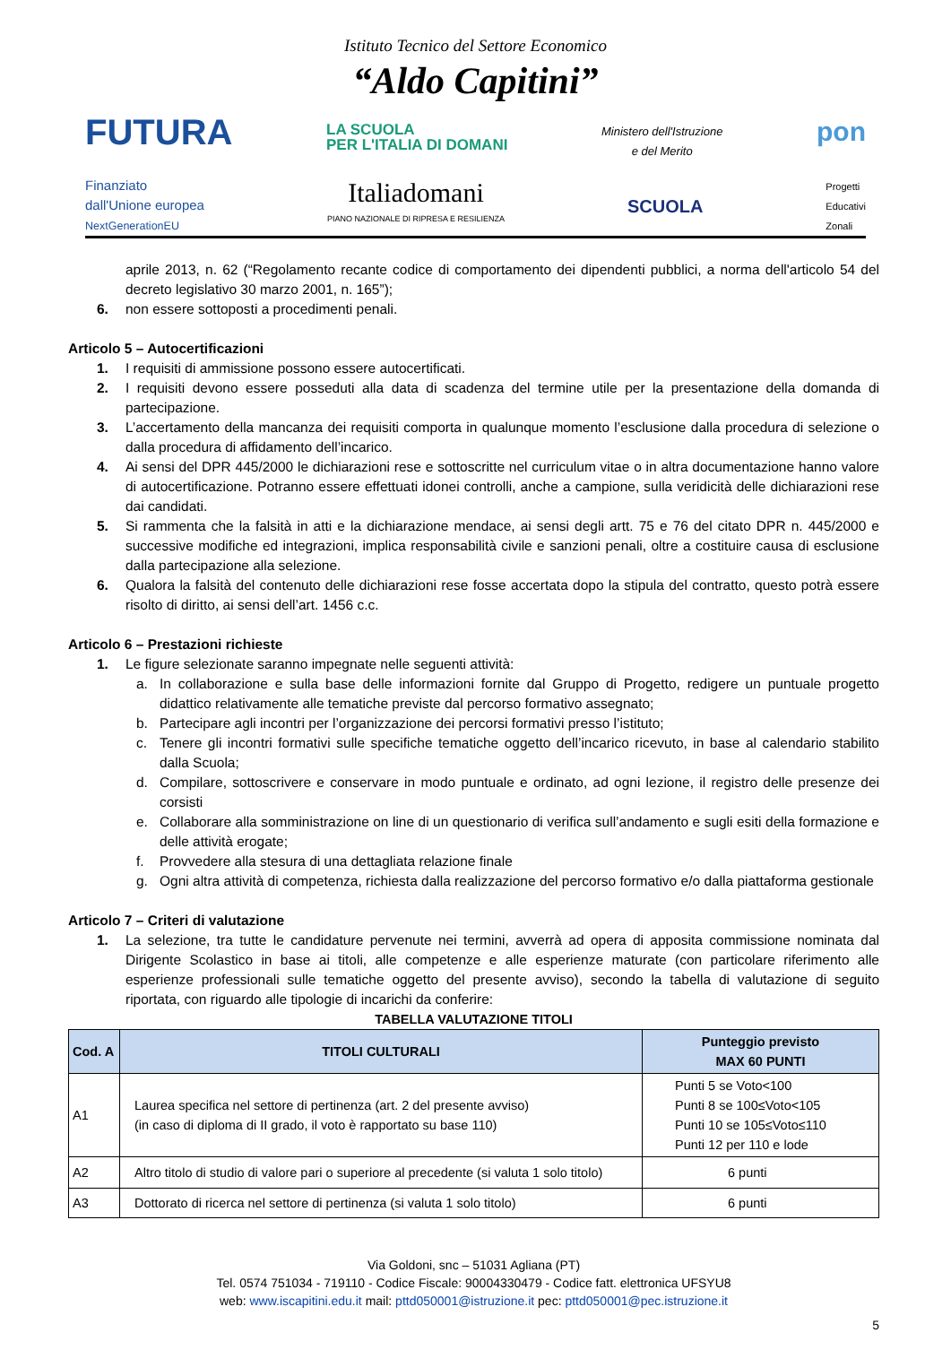Istituto Tecnico del Settore Economico
“Aldo Capitini”
FUTURA LA SCUOLA
PER L'ITALIA DI DOMANI Ministero dell'Istruzione
e del Merito pon
Finanziato
dall'Unione europea
NextGenerationEU Italiadomani
PIANO NAZIONALE DI RIPRESA E RESILIENZA SCUOLA Progetti
Educativi
Zonali
aprile 2013, n. 62 (“Regolamento recante codice di comportamento dei dipendenti pubblici, a norma dell'articolo 54 del decreto legislativo 30 marzo 2001, n. 165”);
6. non essere sottoposti a procedimenti penali.
Articolo 5 – Autocertificazioni
1. I requisiti di ammissione possono essere autocertificati.
2. I requisiti devono essere posseduti alla data di scadenza del termine utile per la presentazione della domanda di partecipazione.
3. L’accertamento della mancanza dei requisiti comporta in qualunque momento l’esclusione dalla procedura di selezione o dalla procedura di affidamento dell’incarico.
4. Ai sensi del DPR 445/2000 le dichiarazioni rese e sottoscritte nel curriculum vitae o in altra documentazione hanno valore di autocertificazione. Potranno essere effettuati idonei controlli, anche a campione, sulla veridicità delle dichiarazioni rese dai candidati.
5. Si rammenta che la falsità in atti e la dichiarazione mendace, ai sensi degli artt. 75 e 76 del citato DPR n. 445/2000 e successive modifiche ed integrazioni, implica responsabilità civile e sanzioni penali, oltre a costituire causa di esclusione dalla partecipazione alla selezione.
6. Qualora la falsità del contenuto delle dichiarazioni rese fosse accertata dopo la stipula del contratto, questo potrà essere risolto di diritto, ai sensi dell’art. 1456 c.c.
Articolo 6 – Prestazioni richieste
1. Le figure selezionate saranno impegnate nelle seguenti attività:
a. In collaborazione e sulla base delle informazioni fornite dal Gruppo di Progetto, redigere un puntuale progetto didattico relativamente alle tematiche previste dal percorso formativo assegnato;
b. Partecipare agli incontri per l’organizzazione dei percorsi formativi presso l’istituto;
c. Tenere gli incontri formativi sulle specifiche tematiche oggetto dell’incarico ricevuto, in base al calendario stabilito dalla Scuola;
d. Compilare, sottoscrivere e conservare in modo puntuale e ordinato, ad ogni lezione, il registro delle presenze dei corsisti
e. Collaborare alla somministrazione on line di un questionario di verifica sull’andamento e sugli esiti della formazione e delle attività erogate;
f. Provvedere alla stesura di una dettagliata relazione finale
g. Ogni altra attività di competenza, richiesta dalla realizzazione del percorso formativo e/o dalla piattaforma gestionale
Articolo 7 – Criteri di valutazione
1. La selezione, tra tutte le candidature pervenute nei termini, avverrà ad opera di apposita commissione nominata dal Dirigente Scolastico in base ai titoli, alle competenze e alle esperienze maturate (con particolare riferimento alle esperienze professionali sulle tematiche oggetto del presente avviso), secondo la tabella di valutazione di seguito riportata, con riguardo alle tipologie di incarichi da conferire:
TABELLA VALUTAZIONE TITOLI
| Cod. A | TITOLI CULTURALI | Punteggio previsto MAX 60 PUNTI |
| --- | --- | --- |
| A1 | Laurea specifica nel settore di pertinenza (art. 2 del presente avviso) (in caso di diploma di II grado, il voto è rapportato su base 110) | Punti 5 se Voto<100 Punti 8 se 100≤Voto<105 Punti 10 se 105≤Voto≤110 Punti 12 per 110 e lode |
| A2 | Altro titolo di studio di valore pari o superiore al precedente (si valuta 1 solo titolo) | 6 punti |
| A3 | Dottorato di ricerca nel settore di pertinenza (si valuta 1 solo titolo) | 6 punti |
Via Goldoni, snc – 51031 Agliana (PT)
Tel. 0574 751034 - 719110 - Codice Fiscale: 90004330479 - Codice fatt. elettronica UFSYU8
web: www.iscapitini.edu.it mail: pttd050001@istruzione.it pec: pttd050001@pec.istruzione.it
5